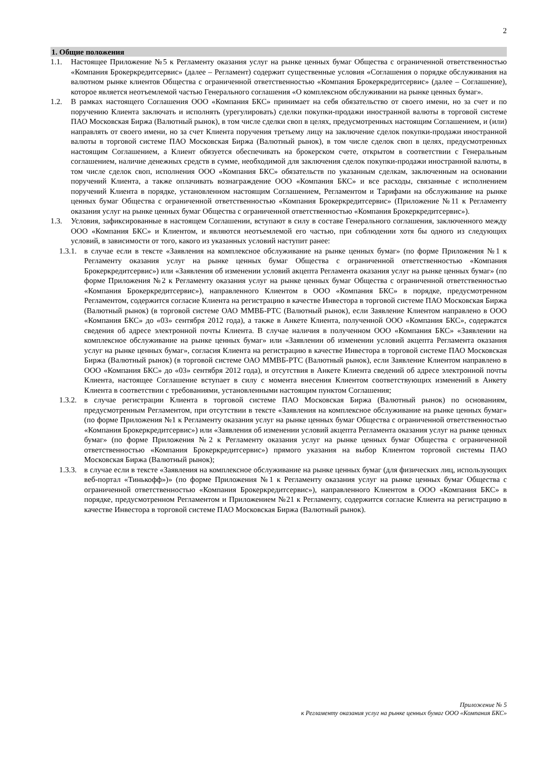2
1. Общие положения
1.1. Настоящее Приложение №5 к Регламенту оказания услуг на рынке ценных бумаг Общества с ограниченной ответственностью «Компания Брокеркредитсервис» (далее – Регламент) содержит существенные условия «Соглашения о порядке обслуживания на валютном рынке клиентов Общества с ограниченной ответственностью «Компания Брокеркредитсервис» (далее – Соглашение), которое является неотъемлемой частью Генерального соглашения «О комплексном обслуживании на рынке ценных бумаг».
1.2. В рамках настоящего Соглашения ООО «Компания БКС» принимает на себя обязательство от своего имени, но за счет и по поручению Клиента заключать и исполнять (урегулировать) сделки покупки-продажи иностранной валюты в торговой системе ПАО Московская Биржа (Валютный рынок), в том числе сделки своп в целях, предусмотренных настоящим Соглашением, и (или) направлять от своего имени, но за счет Клиента поручения третьему лицу на заключение сделок покупки-продажи иностранной валюты в торговой системе ПАО Московская Биржа (Валютный рынок), в том числе сделок своп в целях, предусмотренных настоящим Соглашением, а Клиент обязуется обеспечивать на брокерском счете, открытом в соответствии с Генеральным соглашением, наличие денежных средств в сумме, необходимой для заключения сделок покупки-продажи иностранной валюты, в том числе сделок своп, исполнения ООО «Компания БКС» обязательств по указанным сделкам, заключенным на основании поручений Клиента, а также оплачивать вознаграждение ООО «Компания БКС» и все расходы, связанные с исполнением поручений Клиента в порядке, установленном настоящим Соглашением, Регламентом и Тарифами на обслуживание на рынке ценных бумаг Общества с ограниченной ответственностью «Компания Брокеркредитсервис» (Приложение №11 к Регламенту оказания услуг на рынке ценных бумаг Общества с ограниченной ответственностью «Компания Брокеркредитсервис»).
1.3. Условия, зафиксированные в настоящем Соглашении, вступают в силу в составе Генерального соглашения, заключенного между ООО «Компания БКС» и Клиентом, и являются неотъемлемой его частью, при соблюдении хотя бы одного из следующих условий, в зависимости от того, какого из указанных условий наступит ранее:
1.3.1.
в случае если в тексте «Заявления на комплексное обслуживание на рынке ценных бумаг» (по форме Приложения №1 к Регламенту оказания услуг на рынке ценных бумаг Общества с ограниченной ответственностью «Компания Брокеркредитсервис») или «Заявления об изменении условий акцепта Регламента оказания услуг на рынке ценных бумаг» (по форме Приложения №2 к Регламенту оказания услуг на рынке ценных бумаг Общества с ограниченной ответственностью «Компания Брокеркредитсервис»), направленного Клиентом в ООО «Компания БКС» в порядке, предусмотренном Регламентом, содержится согласие Клиента на регистрацию в качестве Инвестора в торговой системе ПАО Московская Биржа (Валютный рынок) (в торговой системе ОАО ММВБ-РТС (Валютный рынок), если Заявление Клиентом направлено в ООО «Компания БКС» до «03» сентября 2012 года), а также в Анкете Клиента, полученной ООО «Компания БКС», содержатся сведения об адресе электронной почты Клиента. В случае наличия в полученном ООО «Компания БКС» «Заявлении на комплексное обслуживание на рынке ценных бумаг» или «Заявлении об изменении условий акцепта Регламента оказания услуг на рынке ценных бумаг», согласия Клиента на регистрацию в качестве Инвестора в торговой системе ПАО Московская Биржа (Валютный рынок) (в торговой системе ОАО ММВБ-РТС (Валютный рынок), если Заявление Клиентом направлено в ООО «Компания БКС» до «03» сентября 2012 года), и отсутствия в Анкете Клиента сведений об адресе электронной почты Клиента, настоящее Соглашение вступает в силу с момента внесения Клиентом соответствующих изменений в Анкету Клиента в соответствии с требованиями, установленными настоящим пунктом Соглашения;
1.3.2.
в случае регистрации Клиента в торговой системе ПАО Московская Биржа (Валютный рынок) по основаниям, предусмотренным Регламентом, при отсутствии в тексте «Заявления на комплексное обслуживание на рынке ценных бумаг» (по форме Приложения №1 к Регламенту оказания услуг на рынке ценных бумаг Общества с ограниченной ответственностью «Компания Брокеркредитсервис») или «Заявления об изменении условий акцепта Регламента оказания услуг на рынке ценных бумаг» (по форме Приложения №2 к Регламенту оказания услуг на рынке ценных бумаг Общества с ограниченной ответственностью «Компания Брокеркредитсервис») прямого указания на выбор Клиентом торговой системы ПАО Московская Биржа (Валютный рынок);
1.3.3.
в случае если в тексте «Заявления на комплексное обслуживание на рынке ценных бумаг (для физических лиц, использующих веб-портал «Тинькофф»)» (по форме Приложения №1 к Регламенту оказания услуг на рынке ценных бумаг Общества с ограниченной ответственностью «Компания Брокеркредитсервис»), направленного Клиентом в ООО «Компания БКС» в порядке, предусмотренном Регламентом и Приложением №21 к Регламенту, содержится согласие Клиента на регистрацию в качестве Инвестора в торговой системе ПАО Московская Биржа (Валютный рынок).
Приложение № 5
к Регламенту оказания услуг на рынке ценных бумаг ООО «Компания БКС»